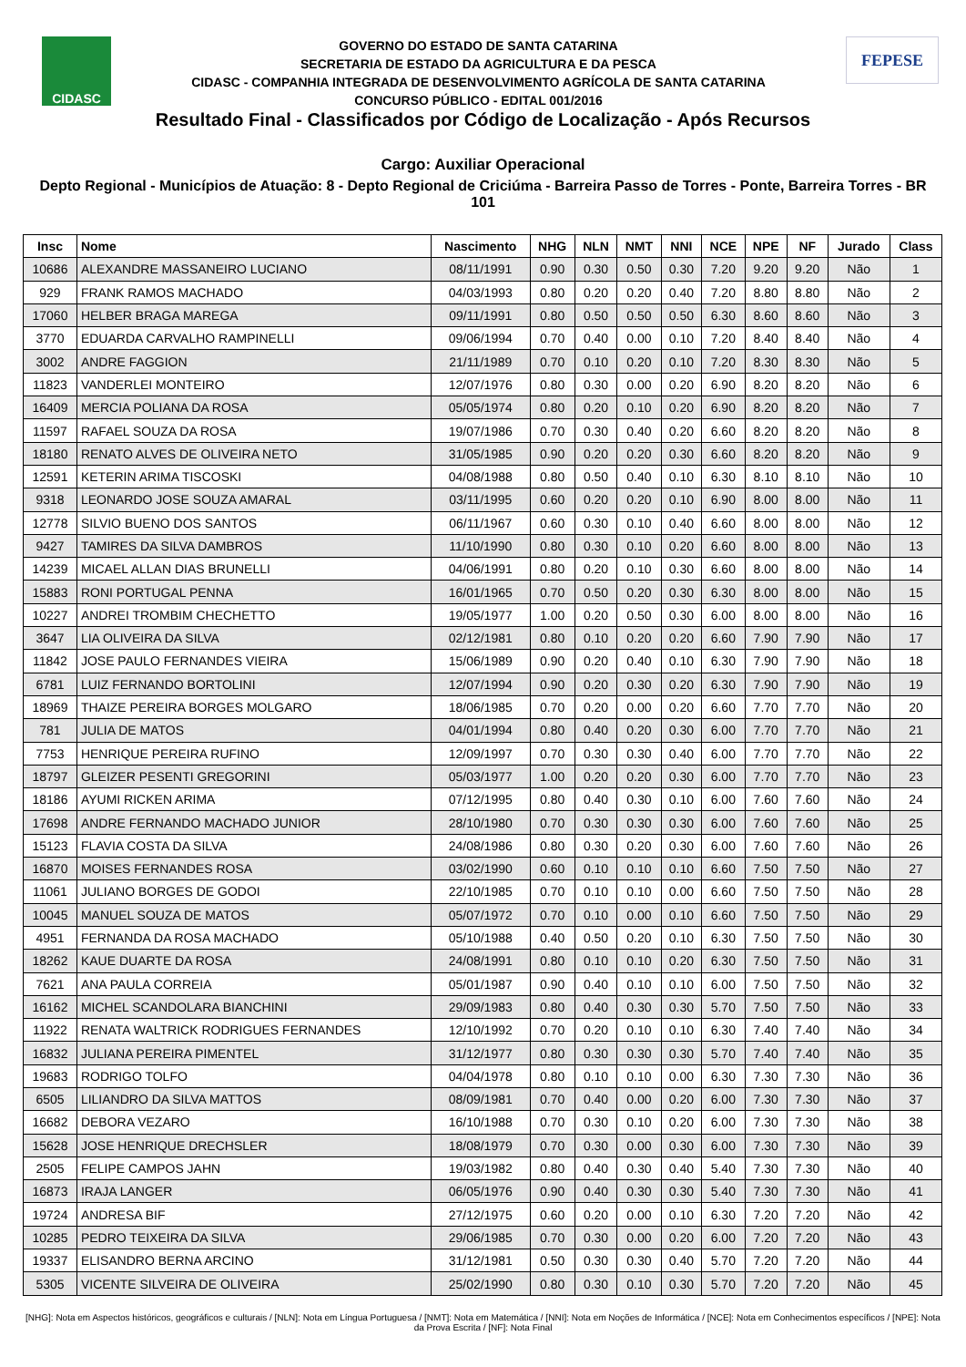CIDASC
GOVERNO DO ESTADO DE SANTA CATARINA
SECRETARIA DE ESTADO DA AGRICULTURA E DA PESCA
CIDASC - COMPANHIA INTEGRADA DE DESENVOLVIMENTO AGRÍCOLA DE SANTA CATARINA
CONCURSO PÚBLICO - EDITAL 001/2016
FEPESE
Resultado Final - Classificados por Código de Localização - Após Recursos
Cargo: Auxiliar Operacional
Depto Regional - Municípios de Atuação: 8 - Depto Regional de Criciúma - Barreira Passo de Torres - Ponte, Barreira Torres - BR 101
| Insc | Nome | Nascimento | NHG | NLN | NMT | NNI | NCE | NPE | NF | Jurado | Class |
| --- | --- | --- | --- | --- | --- | --- | --- | --- | --- | --- | --- |
| 10686 | ALEXANDRE MASSANEIRO LUCIANO | 08/11/1991 | 0.90 | 0.30 | 0.50 | 0.30 | 7.20 | 9.20 | 9.20 | Não | 1 |
| 929 | FRANK RAMOS MACHADO | 04/03/1993 | 0.80 | 0.20 | 0.20 | 0.40 | 7.20 | 8.80 | 8.80 | Não | 2 |
| 17060 | HELBER BRAGA MAREGA | 09/11/1991 | 0.80 | 0.50 | 0.50 | 0.50 | 6.30 | 8.60 | 8.60 | Não | 3 |
| 3770 | EDUARDA CARVALHO RAMPINELLI | 09/06/1994 | 0.70 | 0.40 | 0.00 | 0.10 | 7.20 | 8.40 | 8.40 | Não | 4 |
| 3002 | ANDRE FAGGION | 21/11/1989 | 0.70 | 0.10 | 0.20 | 0.10 | 7.20 | 8.30 | 8.30 | Não | 5 |
| 11823 | VANDERLEI MONTEIRO | 12/07/1976 | 0.80 | 0.30 | 0.00 | 0.20 | 6.90 | 8.20 | 8.20 | Não | 6 |
| 16409 | MERCIA POLIANA DA ROSA | 05/05/1974 | 0.80 | 0.20 | 0.10 | 0.20 | 6.90 | 8.20 | 8.20 | Não | 7 |
| 11597 | RAFAEL SOUZA DA ROSA | 19/07/1986 | 0.70 | 0.30 | 0.40 | 0.20 | 6.60 | 8.20 | 8.20 | Não | 8 |
| 18180 | RENATO ALVES DE OLIVEIRA NETO | 31/05/1985 | 0.90 | 0.20 | 0.20 | 0.30 | 6.60 | 8.20 | 8.20 | Não | 9 |
| 12591 | KETERIN ARIMA TISCOSKI | 04/08/1988 | 0.80 | 0.50 | 0.40 | 0.10 | 6.30 | 8.10 | 8.10 | Não | 10 |
| 9318 | LEONARDO JOSE SOUZA AMARAL | 03/11/1995 | 0.60 | 0.20 | 0.20 | 0.10 | 6.90 | 8.00 | 8.00 | Não | 11 |
| 12778 | SILVIO BUENO DOS SANTOS | 06/11/1967 | 0.60 | 0.30 | 0.10 | 0.40 | 6.60 | 8.00 | 8.00 | Não | 12 |
| 9427 | TAMIRES DA SILVA DAMBROS | 11/10/1990 | 0.80 | 0.30 | 0.10 | 0.20 | 6.60 | 8.00 | 8.00 | Não | 13 |
| 14239 | MICAEL ALLAN DIAS BRUNELLI | 04/06/1991 | 0.80 | 0.20 | 0.10 | 0.30 | 6.60 | 8.00 | 8.00 | Não | 14 |
| 15883 | RONI PORTUGAL PENNA | 16/01/1965 | 0.70 | 0.50 | 0.20 | 0.30 | 6.30 | 8.00 | 8.00 | Não | 15 |
| 10227 | ANDREI TROMBIM CHECHETTO | 19/05/1977 | 1.00 | 0.20 | 0.50 | 0.30 | 6.00 | 8.00 | 8.00 | Não | 16 |
| 3647 | LIA OLIVEIRA DA SILVA | 02/12/1981 | 0.80 | 0.10 | 0.20 | 0.20 | 6.60 | 7.90 | 7.90 | Não | 17 |
| 11842 | JOSE PAULO FERNANDES VIEIRA | 15/06/1989 | 0.90 | 0.20 | 0.40 | 0.10 | 6.30 | 7.90 | 7.90 | Não | 18 |
| 6781 | LUIZ FERNANDO BORTOLINI | 12/07/1994 | 0.90 | 0.20 | 0.30 | 0.20 | 6.30 | 7.90 | 7.90 | Não | 19 |
| 18969 | THAIZE PEREIRA BORGES MOLGARO | 18/06/1985 | 0.70 | 0.20 | 0.00 | 0.20 | 6.60 | 7.70 | 7.70 | Não | 20 |
| 781 | JULIA DE MATOS | 04/01/1994 | 0.80 | 0.40 | 0.20 | 0.30 | 6.00 | 7.70 | 7.70 | Não | 21 |
| 7753 | HENRIQUE PEREIRA RUFINO | 12/09/1997 | 0.70 | 0.30 | 0.30 | 0.40 | 6.00 | 7.70 | 7.70 | Não | 22 |
| 18797 | GLEIZER PESENTI GREGORINI | 05/03/1977 | 1.00 | 0.20 | 0.20 | 0.30 | 6.00 | 7.70 | 7.70 | Não | 23 |
| 18186 | AYUMI RICKEN ARIMA | 07/12/1995 | 0.80 | 0.40 | 0.30 | 0.10 | 6.00 | 7.60 | 7.60 | Não | 24 |
| 17698 | ANDRE FERNANDO MACHADO JUNIOR | 28/10/1980 | 0.70 | 0.30 | 0.30 | 0.30 | 6.00 | 7.60 | 7.60 | Não | 25 |
| 15123 | FLAVIA COSTA DA SILVA | 24/08/1986 | 0.80 | 0.30 | 0.20 | 0.30 | 6.00 | 7.60 | 7.60 | Não | 26 |
| 16870 | MOISES FERNANDES ROSA | 03/02/1990 | 0.60 | 0.10 | 0.10 | 0.10 | 6.60 | 7.50 | 7.50 | Não | 27 |
| 11061 | JULIANO BORGES DE GODOI | 22/10/1985 | 0.70 | 0.10 | 0.10 | 0.00 | 6.60 | 7.50 | 7.50 | Não | 28 |
| 10045 | MANUEL SOUZA DE MATOS | 05/07/1972 | 0.70 | 0.10 | 0.00 | 0.10 | 6.60 | 7.50 | 7.50 | Não | 29 |
| 4951 | FERNANDA DA ROSA MACHADO | 05/10/1988 | 0.40 | 0.50 | 0.20 | 0.10 | 6.30 | 7.50 | 7.50 | Não | 30 |
| 18262 | KAUE DUARTE DA ROSA | 24/08/1991 | 0.80 | 0.10 | 0.10 | 0.20 | 6.30 | 7.50 | 7.50 | Não | 31 |
| 7621 | ANA PAULA CORREIA | 05/01/1987 | 0.90 | 0.40 | 0.10 | 0.10 | 6.00 | 7.50 | 7.50 | Não | 32 |
| 16162 | MICHEL SCANDOLARA BIANCHINI | 29/09/1983 | 0.80 | 0.40 | 0.30 | 0.30 | 5.70 | 7.50 | 7.50 | Não | 33 |
| 11922 | RENATA WALTRICK RODRIGUES FERNANDES | 12/10/1992 | 0.70 | 0.20 | 0.10 | 0.10 | 6.30 | 7.40 | 7.40 | Não | 34 |
| 16832 | JULIANA PEREIRA PIMENTEL | 31/12/1977 | 0.80 | 0.30 | 0.30 | 0.30 | 5.70 | 7.40 | 7.40 | Não | 35 |
| 19683 | RODRIGO TOLFO | 04/04/1978 | 0.80 | 0.10 | 0.10 | 0.00 | 6.30 | 7.30 | 7.30 | Não | 36 |
| 6505 | LILIANDRO DA SILVA MATTOS | 08/09/1981 | 0.70 | 0.40 | 0.00 | 0.20 | 6.00 | 7.30 | 7.30 | Não | 37 |
| 16682 | DEBORA VEZARO | 16/10/1988 | 0.70 | 0.30 | 0.10 | 0.20 | 6.00 | 7.30 | 7.30 | Não | 38 |
| 15628 | JOSE HENRIQUE DRECHSLER | 18/08/1979 | 0.70 | 0.30 | 0.00 | 0.30 | 6.00 | 7.30 | 7.30 | Não | 39 |
| 2505 | FELIPE CAMPOS JAHN | 19/03/1982 | 0.80 | 0.40 | 0.30 | 0.40 | 5.40 | 7.30 | 7.30 | Não | 40 |
| 16873 | IRAJA LANGER | 06/05/1976 | 0.90 | 0.40 | 0.30 | 0.30 | 5.40 | 7.30 | 7.30 | Não | 41 |
| 19724 | ANDRESA BIF | 27/12/1975 | 0.60 | 0.20 | 0.00 | 0.10 | 6.30 | 7.20 | 7.20 | Não | 42 |
| 10285 | PEDRO TEIXEIRA DA SILVA | 29/06/1985 | 0.70 | 0.30 | 0.00 | 0.20 | 6.00 | 7.20 | 7.20 | Não | 43 |
| 19337 | ELISANDRO BERNA ARCINO | 31/12/1981 | 0.50 | 0.30 | 0.30 | 0.40 | 5.70 | 7.20 | 7.20 | Não | 44 |
| 5305 | VICENTE SILVEIRA DE OLIVEIRA | 25/02/1990 | 0.80 | 0.30 | 0.10 | 0.30 | 5.70 | 7.20 | 7.20 | Não | 45 |
[NHG]: Nota em Aspectos históricos, geográficos e culturais / [NLN]: Nota em Língua Portuguesa / [NMT]: Nota em Matemática / [NNI]: Nota em Noções de Informática / [NCE]: Nota em Conhecimentos específicos / [NPE]: Nota da Prova Escrita / [NF]: Nota Final